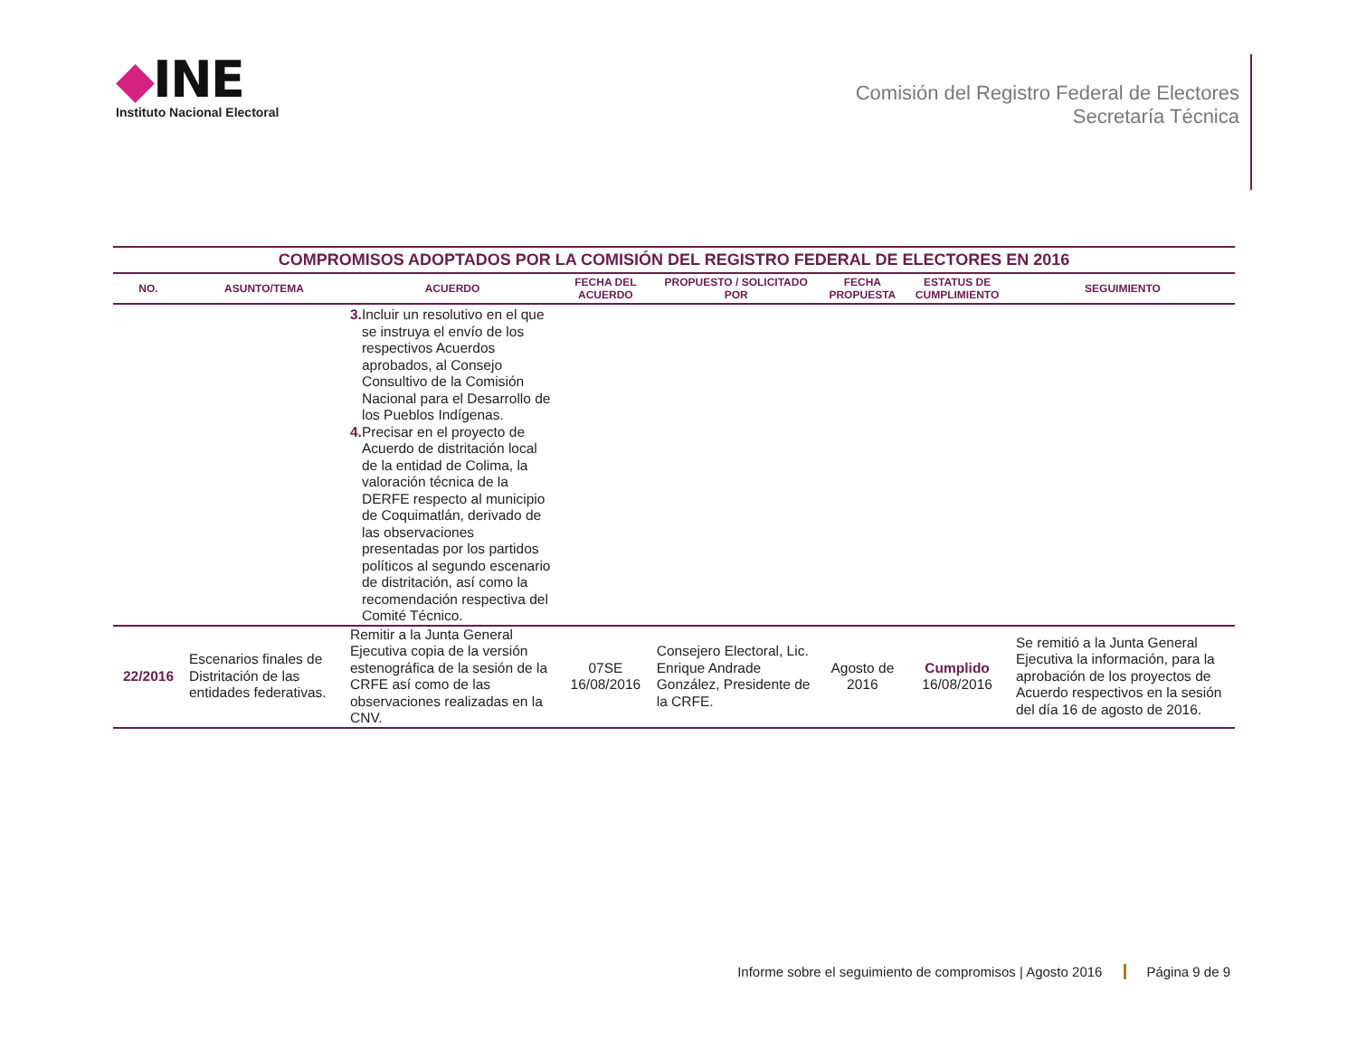◆INE
Instituto Nacional Electoral
Comisión del Registro Federal de Electores
Secretaría Técnica
| COMPROMISOS ADOPTADOS POR LA COMISIÓN DEL REGISTRO FEDERAL DE ELECTORES EN 2016 | | | | | | | |
| --- | --- | --- | --- | --- | --- | --- | --- |
| NO. | ASUNTO/TEMA | ACUERDO | FECHA DEL ACUERDO | PROPUESTO / SOLICITADO POR | FECHA PROPUESTA | ESTATUS DE CUMPLIMIENTO | SEGUIMIENTO |
| | | 3. Incluir un resolutivo en el que se instruya el envío de los respectivos Acuerdos aprobados, al Consejo Consultivo de la Comisión Nacional para el Desarrollo de los Pueblos Indígenas. 4. Precisar en el proyecto de Acuerdo de distritación local de la entidad de Colima, la valoración técnica de la DERFE respecto al municipio de Coquimatlán, derivado de las observaciones presentadas por los partidos políticos al segundo escenario de distritación, así como la recomendación respectiva del Comité Técnico. | | | | | |
| 22/2016 | Escenarios finales de Distritación de las entidades federativas. | Remitir a la Junta General Ejecutiva copia de la versión estenográfica de la sesión de la CRFE así como de las observaciones realizadas en la CNV. | 07SE 16/08/2016 | Consejero Electoral, Lic. Enrique Andrade González, Presidente de la CRFE. | Agosto de 2016 | Cumplido 16/08/2016 | Se remitió a la Junta General Ejecutiva la información, para la aprobación de los proyectos de Acuerdo respectivos en la sesión del día 16 de agosto de 2016. |
Informe sobre el seguimiento de compromisos | Agosto 2016 Página 9 de 9